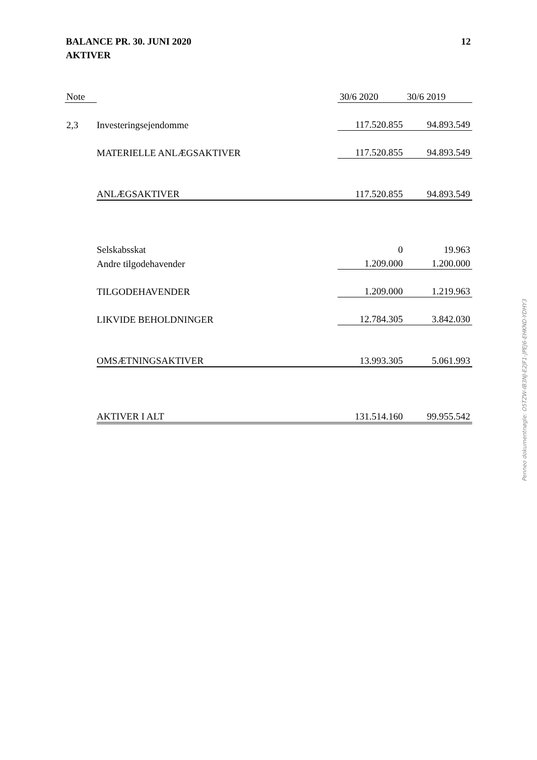BALANCE PR. 30. JUNI 2020
AKTIVER
12
| Note | | 30/6 2020 | 30/6 2019 |
| 2,3 | Investeringsejendomme | 117.520.855 | 94.893.549 |
| | MATERIELLE ANLÆGSAKTIVER | 117.520.855 | 94.893.549 |
| | ANLÆGSAKTIVER | 117.520.855 | 94.893.549 |
| | Selskabsskat | 0 | 19.963 |
| | Andre tilgodehavender | 1.209.000 | 1.200.000 |
| | TILGODEHAVENDER | 1.209.000 | 1.219.963 |
| | LIKVIDE BEHOLDNINGER | 12.784.305 | 3.842.030 |
| | OMSÆTNINGSAKTIVER | 13.993.305 | 5.061.993 |
| | AKTIVER I ALT | 131.514.160 | 99.955.542 |
Penneo dokumentnøgle: O5TZW-IB3NJ-E2JF1-JPEJ6-EHKND-YDHY3